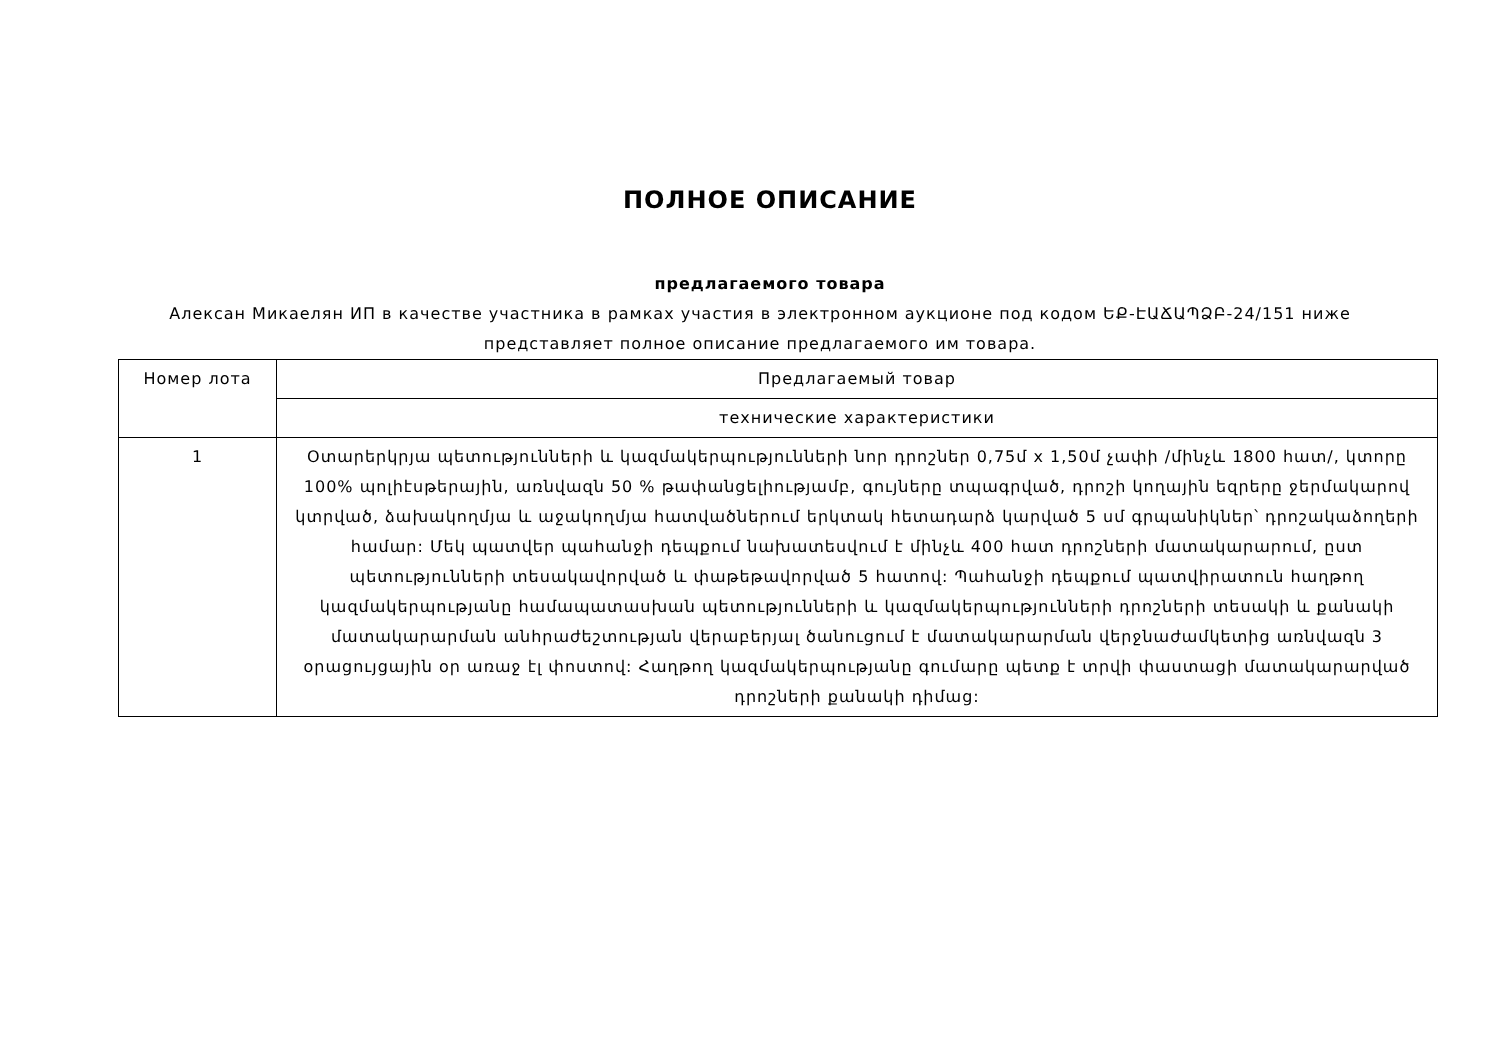ПОЛНОЕ ОПИСАНИЕ
предлагаемого товара
Алексан Микаелян ИП в качестве участника в рамках участия в электронном аукционе под кодом ԵՔ-ԷԱՃԱՊՁԲ-24/151 ниже представляет полное описание предлагаемого им товара.
| Номер лота | Предлагаемый товар |
| | технические характеристики |
| 1 | Օտարերկրյա պետությունների և կազմակերպությունների նոր դրոշներ 0,75մ x 1,50մ չափի /մինչև 1800 հատ/, կտորը 100% պոլիէսթերային, առնվազն 50 % թափանցելիությամբ, գույները տպագրված, դրոշի կողային եզրերը ջերմակարով կտրված, ձախակողմյա և աջակողմյա հատվածներում երկտակ հետադարձ կարված 5 սմ գրպանիկներ՝ դրոշակաձողերի համար: Մեկ պատվեր պահանջի դեպքում նախատեսվում է մինչև 400 հատ դրոշների մատակարարում, ըստ պետությունների տեսակավորված և փաթեթավորված 5 հատով: Պահանջի դեպքում պատվիրատուն հաղթող կազմակերպությանը համապատասխան պետությունների և կազմակերպությունների դրոշների տեսակի և քանակի մատակարարման անհրաժեշտության վերաբերյալ ծանուցում է մատակարարման վերջնաժամկետից առնվազն 3 օրացույցային օր առաջ էլ փոստով: Հաղթող կազմակերպությանը գումարը պետք է տրվի փաստացի մատակարարված դրոշների քանակի դիմաց: |